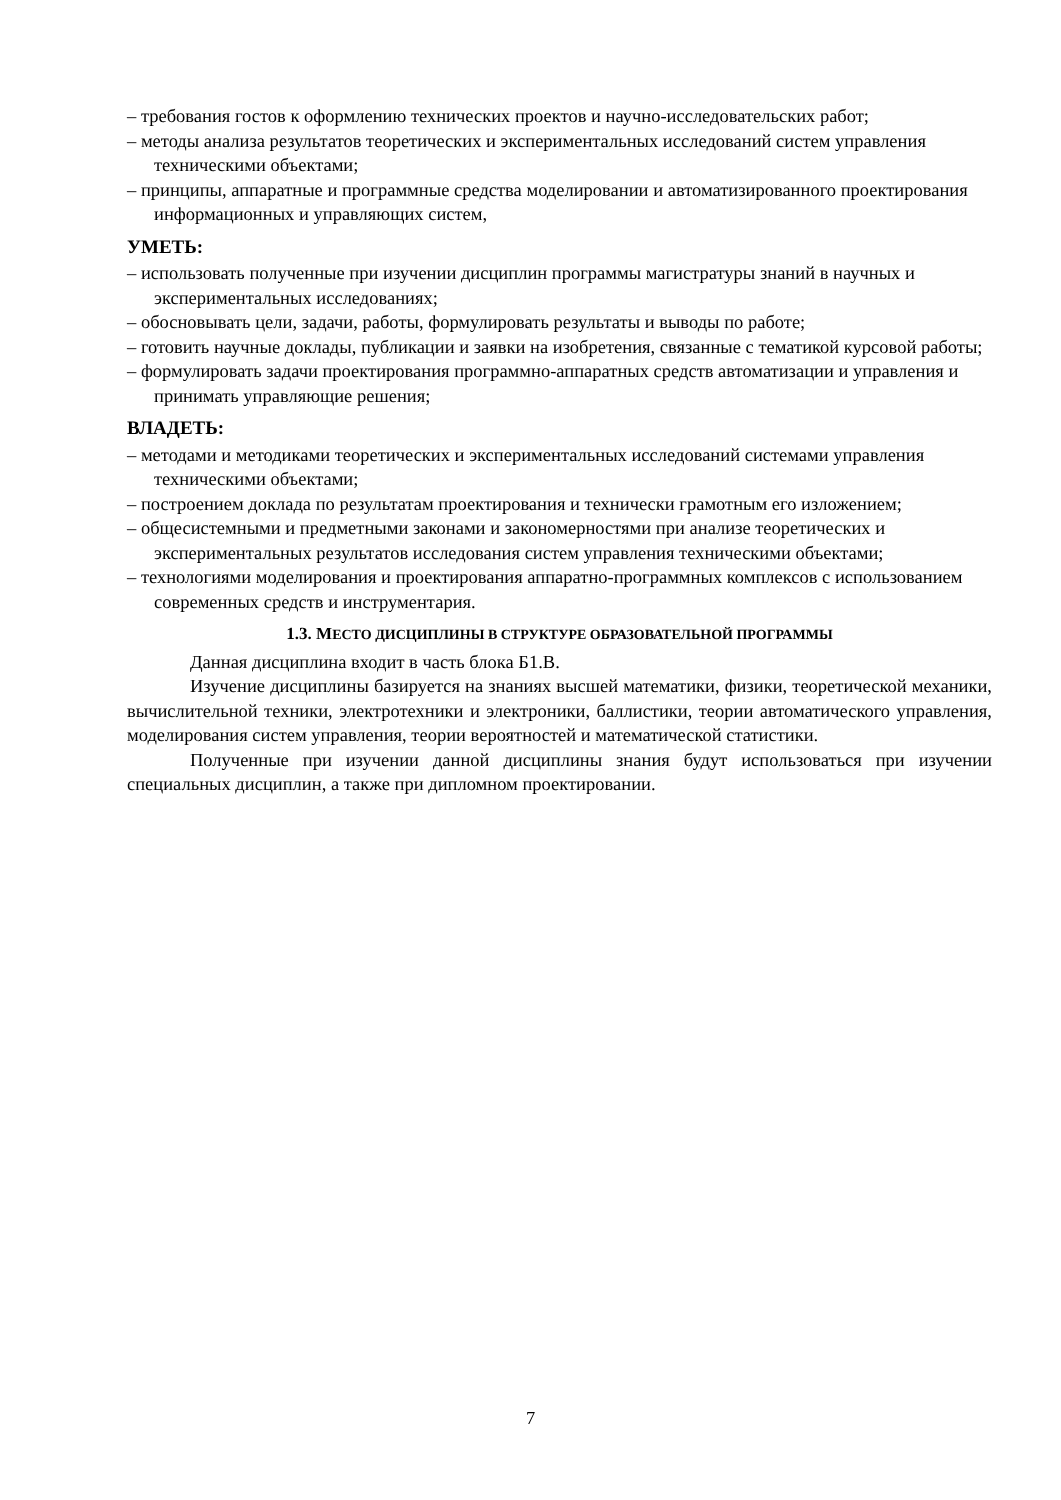– требования гостов к оформлению технических проектов и научно-исследовательских работ;
– методы анализа результатов теоретических и экспериментальных исследований систем управления техническими объектами;
– принципы, аппаратные и программные средства моделировании и автоматизированного проектирования информационных и управляющих систем,
УМЕТЬ:
– использовать полученные при изучении дисциплин программы магистратуры знаний в научных и экспериментальных исследованиях;
– обосновывать цели, задачи, работы, формулировать результаты и выводы по работе;
– готовить научные доклады, публикации и заявки на изобретения, связанные с тематикой курсовой работы;
– формулировать задачи проектирования программно-аппаратных средств автоматизации и управления и принимать управляющие решения;
ВЛАДЕТЬ:
– методами и методиками теоретических и экспериментальных исследований системами управления техническими объектами;
– построением доклада по результатам проектирования и технически грамотным его изложением;
– общесистемными и предметными законами и закономерностями при анализе теоретических и экспериментальных результатов исследования систем управления техническими объектами;
– технологиями моделирования и проектирования аппаратно-программных комплексов с использованием современных средств и инструментария.
1.3. МЕСТО ДИСЦИПЛИНЫ В СТРУКТУРЕ ОБРАЗОВАТЕЛЬНОЙ ПРОГРАММЫ
Данная дисциплина входит в часть блока Б1.В.
Изучение дисциплины базируется на знаниях высшей математики, физики, теоретической механики, вычислительной техники, электротехники и электроники, баллистики, теории автоматического управления, моделирования систем управления, теории вероятностей и математической статистики.
Полученные при изучении данной дисциплины знания будут использоваться при изучении специальных дисциплин, а также при дипломном проектировании.
7